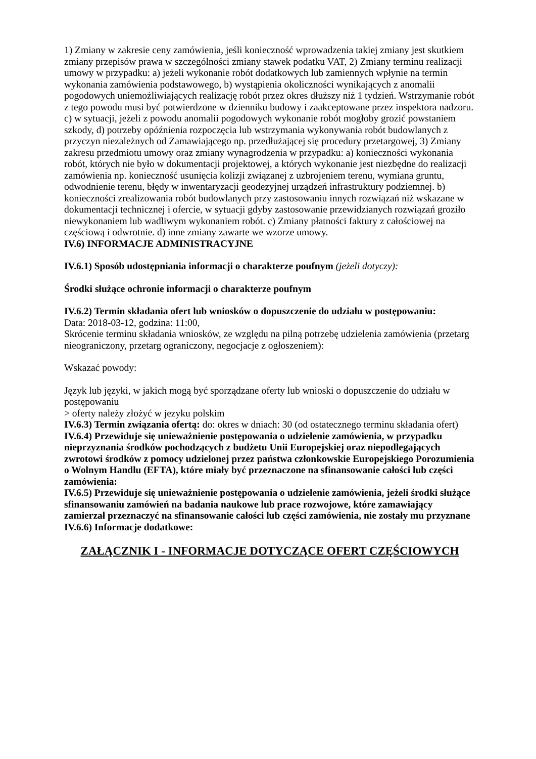1) Zmiany w zakresie ceny zamówienia, jeśli konieczność wprowadzenia takiej zmiany jest skutkiem zmiany przepisów prawa w szczególności zmiany stawek podatku VAT, 2) Zmiany terminu realizacji umowy w przypadku: a) jeżeli wykonanie robót dodatkowych lub zamiennych wpłynie na termin wykonania zamówienia podstawowego, b) wystąpienia okoliczności wynikających z anomalii pogodowych uniemożliwiających realizację robót przez okres dłuższy niż 1 tydzień. Wstrzymanie robót z tego powodu musi być potwierdzone w dzienniku budowy i zaakceptowane przez inspektora nadzoru. c) w sytuacji, jeżeli z powodu anomalii pogodowych wykonanie robót mogłoby grozić powstaniem szkody, d) potrzeby opóźnienia rozpoczęcia lub wstrzymania wykonywania robót budowlanych z przyczyn niezależnych od Zamawiającego np. przedłużającej się procedury przetargowej, 3) Zmiany zakresu przedmiotu umowy oraz zmiany wynagrodzenia w przypadku: a) konieczności wykonania robót, których nie było w dokumentacji projektowej, a których wykonanie jest niezbędne do realizacji zamówienia np. konieczność usunięcia kolizji związanej z uzbrojeniem terenu, wymiana gruntu, odwodnienie terenu, błędy w inwentaryzacji geodezyjnej urządzeń infrastruktury podziemnej. b) konieczności zrealizowania robót budowlanych przy zastosowaniu innych rozwiązań niż wskazane w dokumentacji technicznej i ofercie, w sytuacji gdyby zastosowanie przewidzianych rozwiązań groziło niewykonaniem lub wadliwym wykonaniem robót. c) Zmiany płatności faktury z całościowej na częściową i odwrotnie. d) inne zmiany zawarte we wzorze umowy.
IV.6) INFORMACJE ADMINISTRACYJNE
IV.6.1) Sposób udostępniania informacji o charakterze poufnym (jeżeli dotyczy):
Środki służące ochronie informacji o charakterze poufnym
IV.6.2) Termin składania ofert lub wniosków o dopuszczenie do udziału w postępowaniu:
Data: 2018-03-12, godzina: 11:00,
Skrócenie terminu składania wniosków, ze względu na pilną potrzebę udzielenia zamówienia (przetarg nieograniczony, przetarg ograniczony, negocjacje z ogłoszeniem):
Wskazać powody:
Język lub języki, w jakich mogą być sporządzane oferty lub wnioski o dopuszczenie do udziału w postępowaniu
> oferty należy złożyć w jezyku polskim
IV.6.3) Termin związania ofertą: do: okres w dniach: 30 (od ostatecznego terminu składania ofert)
IV.6.4) Przewiduje się unieważnienie postępowania o udzielenie zamówienia, w przypadku nieprzyznania środków pochodzących z budżetu Unii Europejskiej oraz niepodlegających zwrotowi środków z pomocy udzielonej przez państwa członkowskie Europejskiego Porozumienia o Wolnym Handlu (EFTA), które miały być przeznaczone na sfinansowanie całości lub części zamówienia:
IV.6.5) Przewiduje się unieważnienie postępowania o udzielenie zamówienia, jeżeli środki służące sfinansowaniu zamówień na badania naukowe lub prace rozwojowe, które zamawiający zamierzał przeznaczyć na sfinansowanie całości lub części zamówienia, nie zostały mu przyznane
IV.6.6) Informacje dodatkowe:
ZAŁĄCZNIK I - INFORMACJE DOTYCZĄCE OFERT CZĘŚCIOWYCH